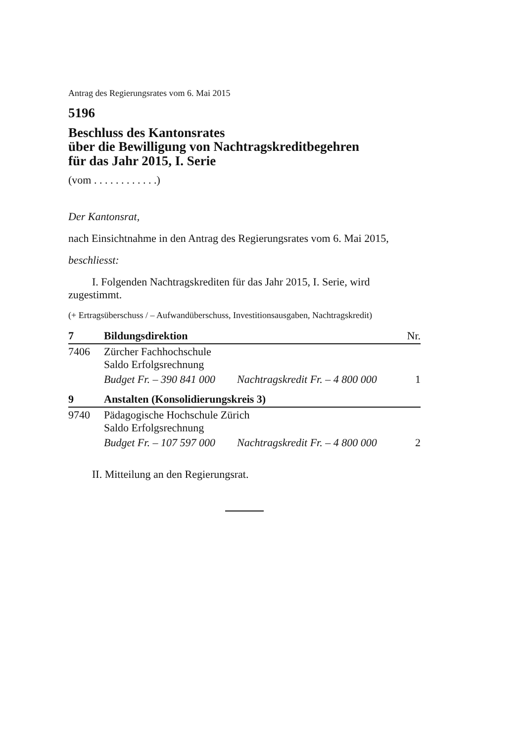Antrag des Regierungsrates vom 6. Mai 2015
5196
Beschluss des Kantonsrates
über die Bewilligung von Nachtragskreditbegehren
für das Jahr 2015, I. Serie
(vom . . . . . . . . . . . .)
Der Kantonsrat,
nach Einsichtnahme in den Antrag des Regierungsrates vom 6. Mai 2015,
beschliesst:
I. Folgenden Nachtragskrediten für das Jahr 2015, I. Serie, wird zugestimmt.
(+ Ertragsüberschuss / – Aufwandüberschuss, Investitionsausgaben, Nachtragskredit)
| 7 | Bildungsdirektion | | Nr. |
| 7406 | Zürcher Fachhochschule Saldo Erfolgsrechnung | | |
| | Budget Fr. – 390 841 000 | Nachtragskredit Fr. – 4 800 000 | 1 |
| 9 | Anstalten (Konsolidierungskreis 3) | | |
| 9740 | Pädagogische Hochschule Zürich Saldo Erfolgsrechnung | | |
| | Budget Fr. – 107 597 000 | Nachtragskredit Fr. – 4 800 000 | 2 |
II. Mitteilung an den Regierungsrat.